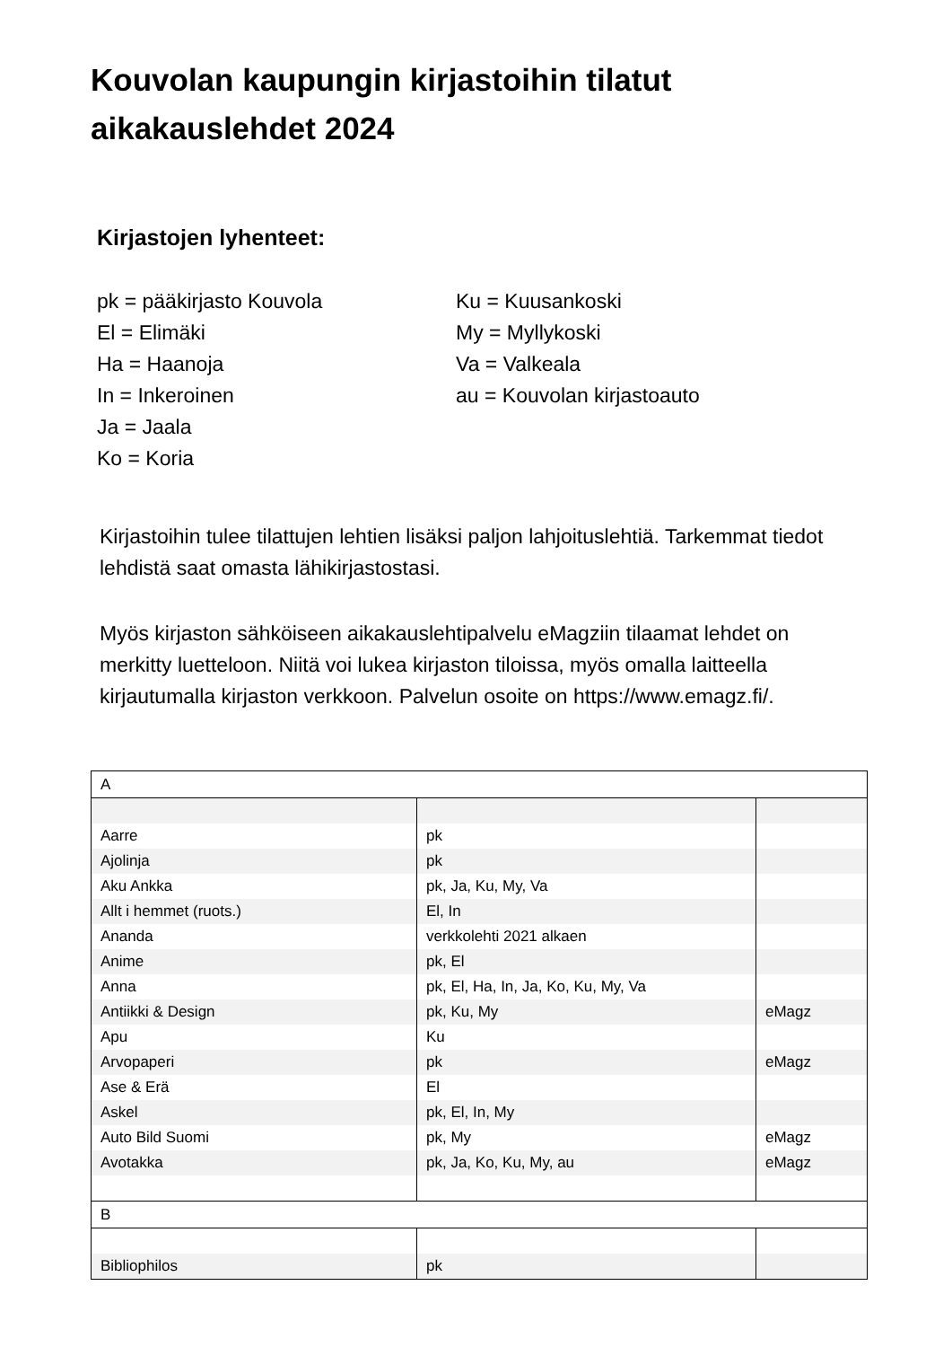Kouvolan kaupungin kirjastoihin tilatut
aikakauslehdet 2024
Kirjastojen lyhenteet:
pk = pääkirjasto Kouvola
El = Elimäki
Ha = Haanoja
In = Inkeroinen
Ja = Jaala
Ko = Koria
Ku = Kuusankoski
My = Myllykoski
Va = Valkeala
au = Kouvolan kirjastoauto
Kirjastoihin tulee tilattujen lehtien lisäksi paljon lahjoituslehtiä. Tarkemmat tiedot lehdistä saat omasta lähikirjastostasi.
Myös kirjaston sähköiseen aikakauslehtipalvelu eMagziin tilaamat lehdet on merkitty luetteloon. Niitä voi lukea kirjaston tiloissa, myös omalla laitteella kirjautumalla kirjaston verkkoon. Palvelun osoite on https://www.emagz.fi/.
| A | | |
| Aarre | pk | |
| Ajolinja | pk | |
| Aku Ankka | pk, Ja, Ku, My, Va | |
| Allt i hemmet (ruots.) | El, In | |
| Ananda | verkkolehti 2021 alkaen | |
| Anime | pk, El | |
| Anna | pk, El, Ha, In, Ja, Ko, Ku, My, Va | |
| Antiikki & Design | pk, Ku, My | eMagz |
| Apu | Ku | |
| Arvopaperi | pk | eMagz |
| Ase & Erä | El | |
| Askel | pk, El, In, My | |
| Auto Bild Suomi | pk, My | eMagz |
| Avotakka | pk, Ja, Ko, Ku, My, au | eMagz |
| B | | |
| Bibliophilos | pk | |